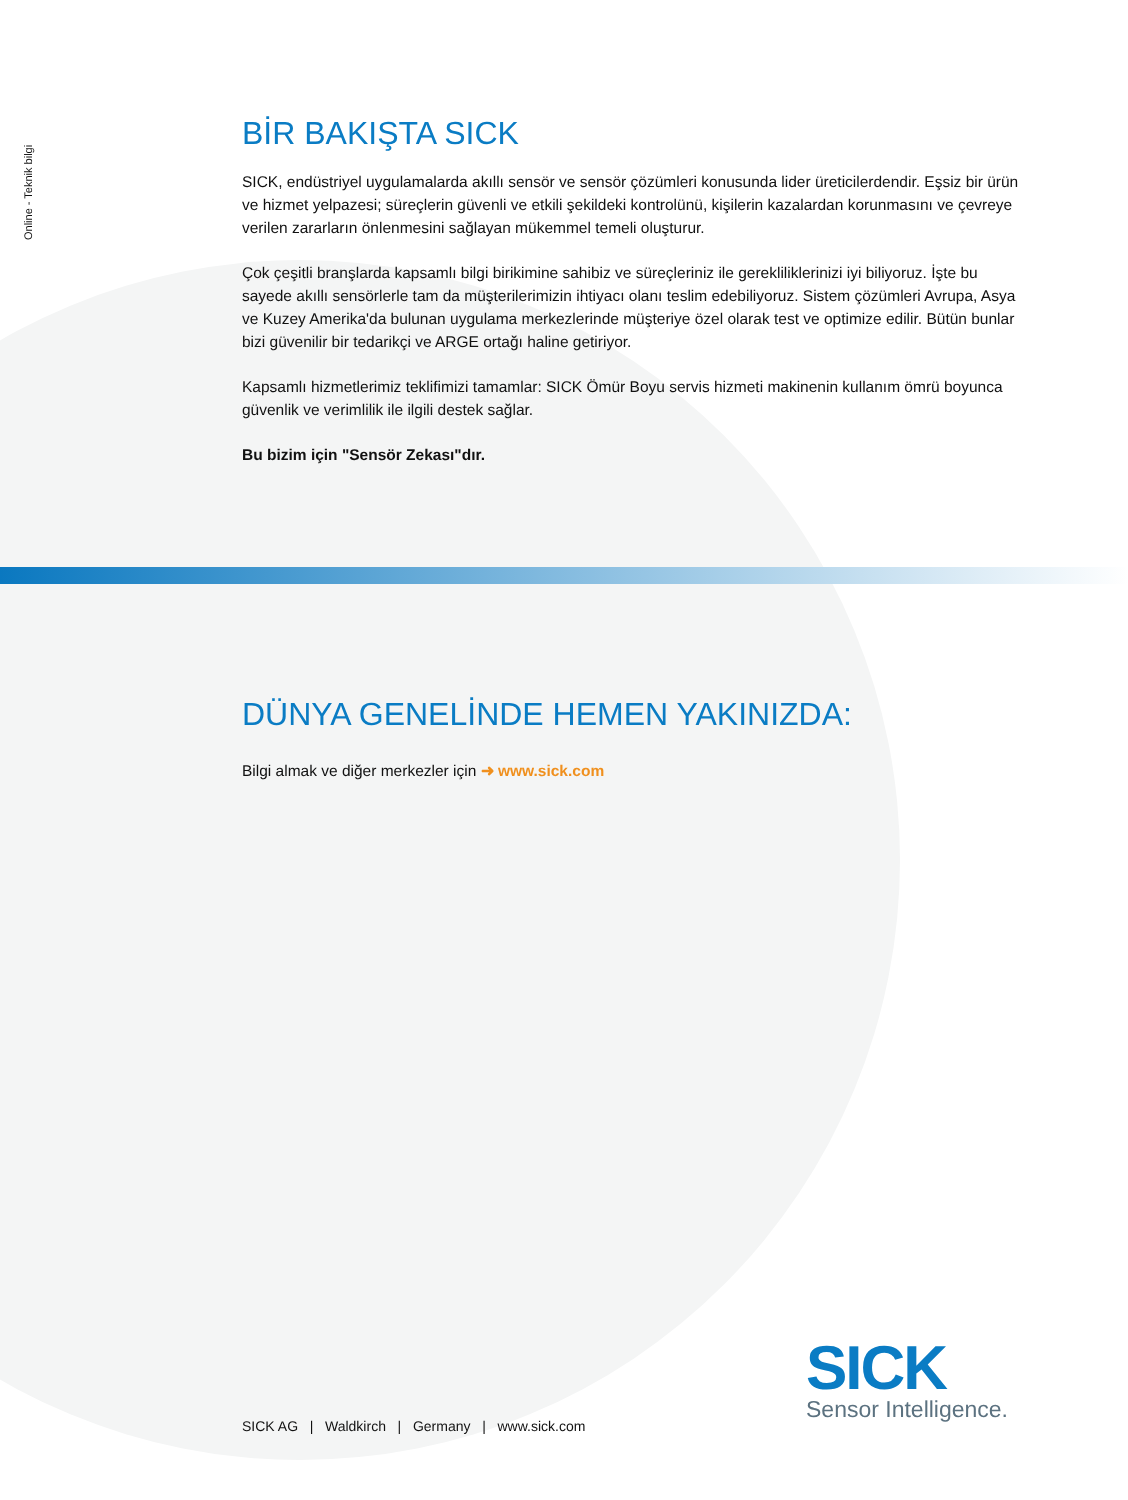Online - Teknik bilgi
BİR BAKIŞTA SICK
SICK, endüstriyel uygulamalarda akıllı sensör ve sensör çözümleri konusunda lider üreticilerdendir. Eşsiz bir ürün ve hizmet yelpazesi; süreçlerin güvenli ve etkili şekildeki kontrolünü, kişilerin kazalardan korunmasını ve çevreye verilen zararların önlenmesini sağlayan mükemmel temeli oluşturur.
Çok çeşitli branşlarda kapsamlı bilgi birikimine sahibiz ve süreçleriniz ile gerekliliklerinizi iyi biliyoruz. İşte bu sayede akıllı sensörlerle tam da müşterilerimizin ihtiyacı olanı teslim edebiliyoruz. Sistem çözümleri Avrupa, Asya ve Kuzey Amerika'da bulunan uygulama merkezlerinde müşteriye özel olarak test ve optimize edilir. Bütün bunlar bizi güvenilir bir tedarikçi ve ARGE ortağı haline getiriyor.
Kapsamlı hizmetlerimiz teklifimizi tamamlar: SICK Ömür Boyu servis hizmeti makinenin kullanım ömrü boyunca güvenlik ve verimlilik ile ilgili destek sağlar.
Bu bizim için "Sensör Zekası"dır.
DÜNYA GENELİNDE HEMEN YAKINIZDA:
Bilgi almak ve diğer merkezler için ➜ www.sick.com
SICK AG | Waldkirch | Germany | www.sick.com
SICK
Sensor Intelligence.